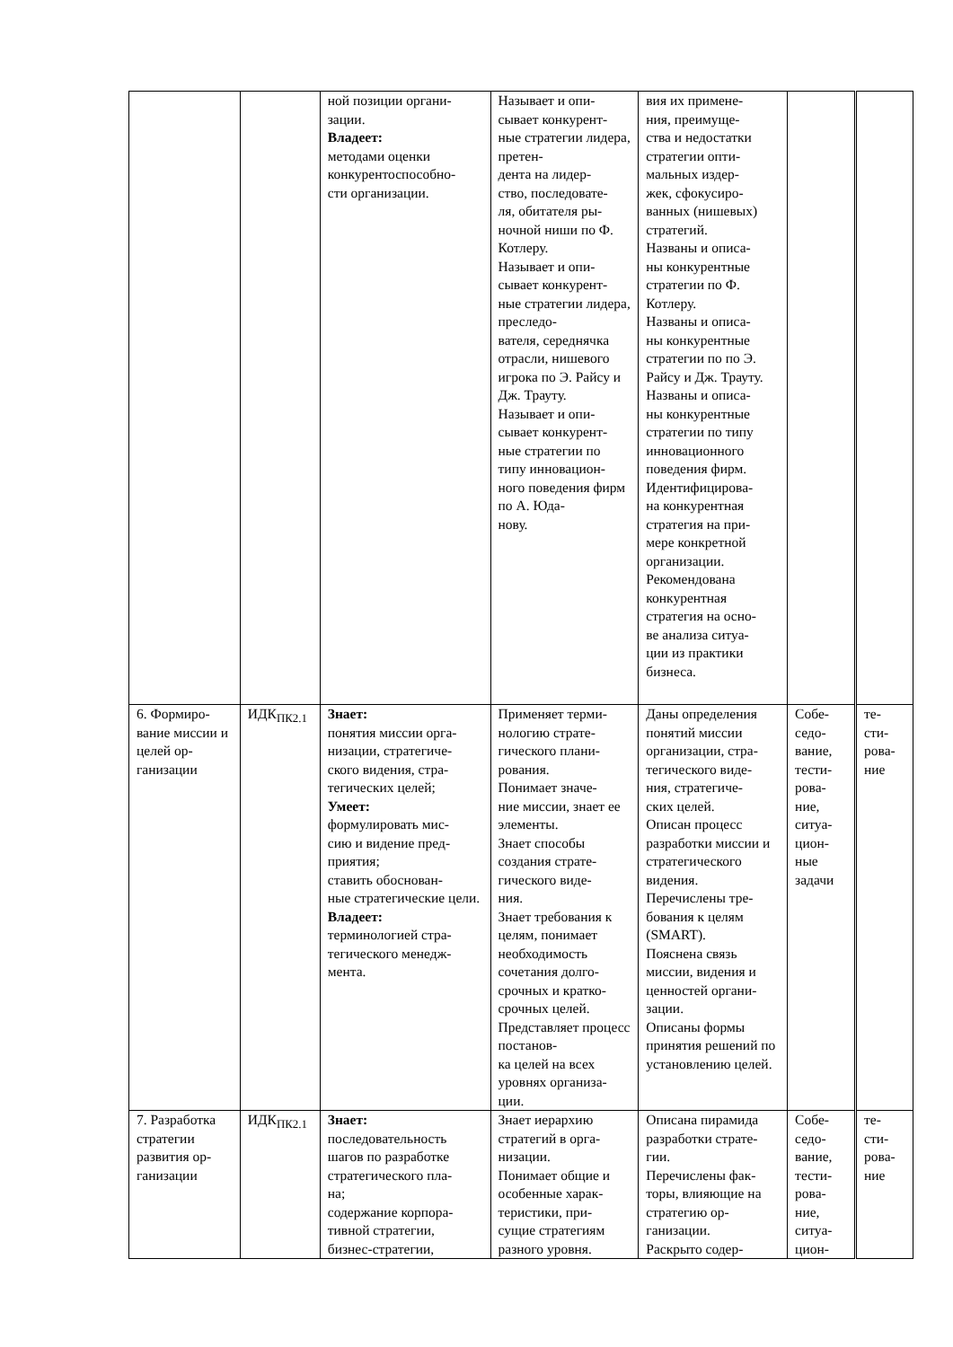| | | ной позиции органи- зации. Владеет: методами оценки конкурентоспособно- сти организации. | Называет и опи- сывает конкурент- ные стратегии лидера, претен- дента на лидер- ство, последовате- ля, обитателя ры- ночной ниши по Ф. Котлеру. Называет и опи- сывает конкурент- ные стратегии лидера, преследо- вателя, середнячка отрасли, нишевого игрока по Э. Райсу и Дж. Трауту. Называет и опи- сывает конкурент- ные стратегии по типу инновацион- ного поведения фирм по А. Юда- нову. | вия их примене- ния, преимуще- ства и недостатки стратегии опти- мальных издер- жек, сфокусиро- ванных (нишевых) стратегий. Названы и описа- ны конкурентные стратегии по Ф. Котлеру. Названы и описа- ны конкурентные стратегии по по Э. Райсу и Дж. Трауту. Названы и описа- ны конкурентные стратегии по типу инновационного поведения фирм. Идентифицирова- на конкурентная стратегия на при- мере конкретной организации. Рекомендована конкурентная стратегия на осно- ве анализа ситуа- ции из практики бизнеса. | | |
| 6. Формиро- вание миссии и целей ор- ганизации | ИДК<sub>ПК2.1</sub> | Знает: понятия миссии орга- низации, стратегиче- ского видения, стра- тегических целей; Умеет: формулировать мис- сию и видение пред- приятия; ставить обоснован- ные стратегические цели. Владеет: терминологией стра- тегического менедж- мента. | Применяет терми- нологию страте- гического плани- рования. Понимает значе- ние миссии, знает ее элементы. Знает способы создания страте- гического виде- ния. Знает требования к целям, понимает необходимость сочетания долго- срочных и кратко- срочных целей. Представляет процесс постанов- ка целей на всех уровнях организа- ции. | Даны определения понятий миссии организации, стра- тегического виде- ния, стратегиче- ских целей. Описан процесс разработки миссии и стратегического видения. Перечислены тре- бования к целям (SMART). Пояснена связь миссии, видения и ценностей органи- зации. Описаны формы принятия решений по установлению целей. | Собе- седо- вание, тести- рова- ние, ситуа- цион- ные задачи | те- сти- рова- ние |
| 7. Разработка стратегии развития ор- ганизации | ИДК<sub>ПК2.1</sub> | Знает: последовательность шагов по разработке стратегического пла- на; содержание корпора- тивной стратегии, бизнес-стратегии, | Знает иерархию стратегий в орга- низации. Понимает общие и особенные харак- теристики, при- сущие стратегиям разного уровня. | Описана пирамида разработки страте- гии. Перечислены фак- торы, влияющие на стратегию ор- ганизации. Раскрыто содер- | Собе- седо- вание, тести- рова- ние, ситуа- цион- | те- сти- рова- ние |